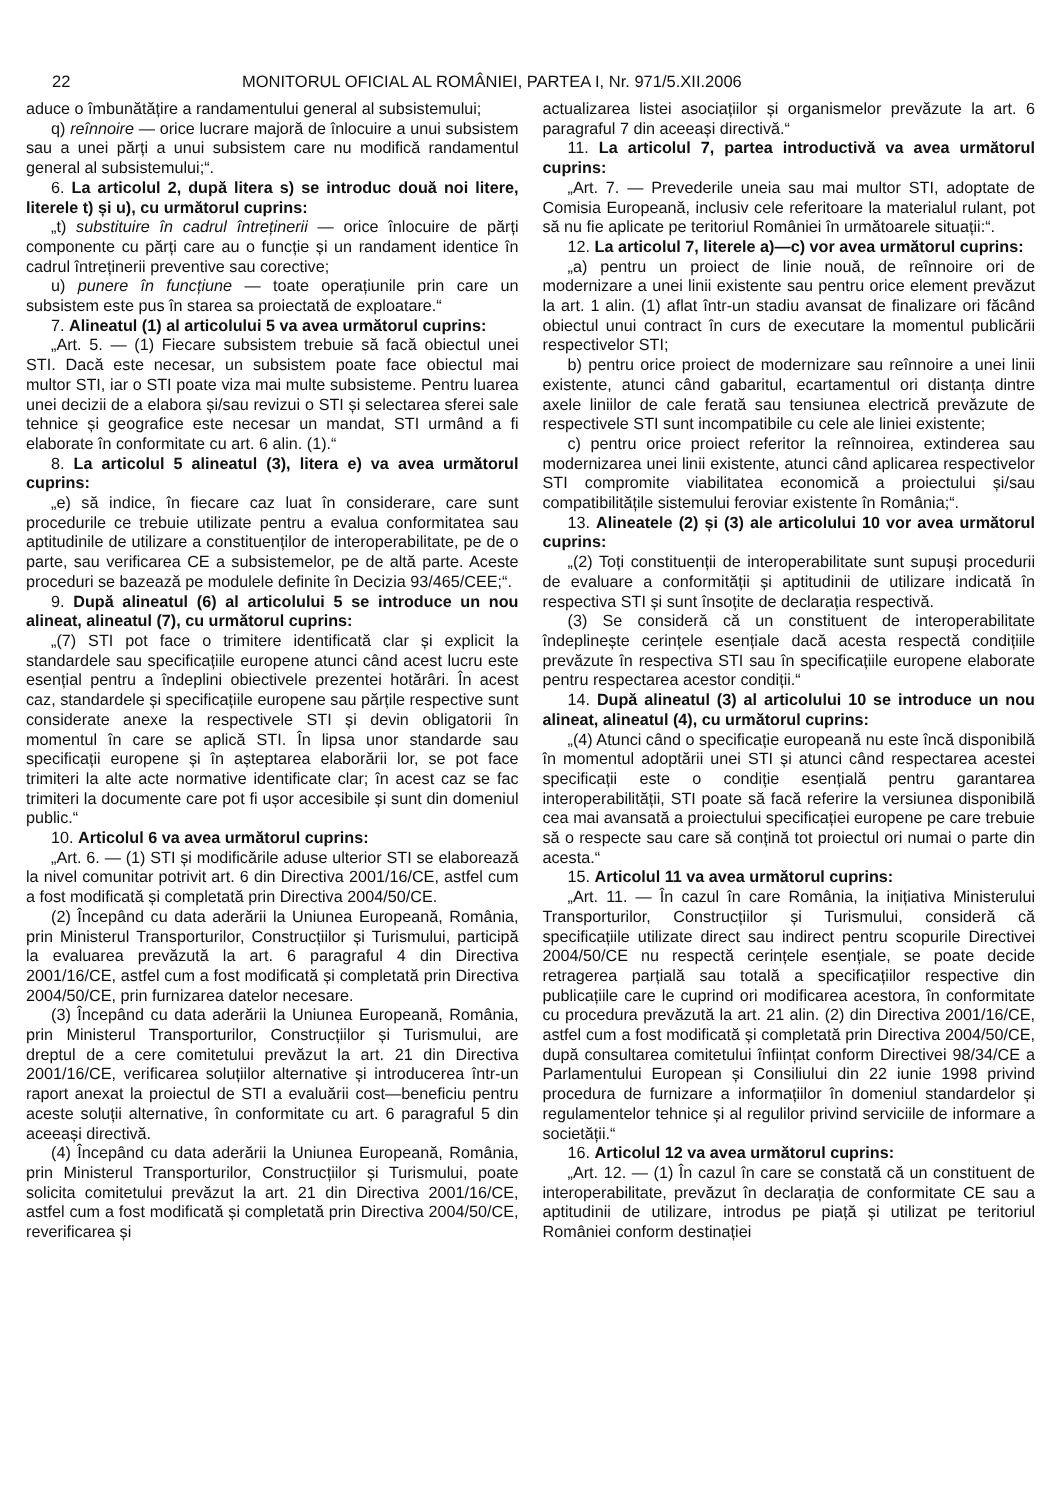22 MONITORUL OFICIAL AL ROMÂNIEI, PARTEA I, Nr. 971/5.XII.2006
aduce o îmbunătățire a randamentului general al subsistemului;
q) reînnoire — orice lucrare majoră de înlocuire a unui subsistem sau a unei părți a unui subsistem care nu modifică randamentul general al subsistemului;“.
6. La articolul 2, după litera s) se introduc două noi litere, literele t) și u), cu următorul cuprins:
„t) substituire în cadrul întreținerii — orice înlocuire de părți componente cu părți care au o funcție și un randament identice în cadrul întreținerii preventive sau corective;
u) punere în funcțiune — toate operațiunile prin care un subsistem este pus în starea sa proiectată de exploatare.“
7. Alineatul (1) al articolului 5 va avea următorul cuprins:
„Art. 5. — (1) Fiecare subsistem trebuie să facă obiectul unei STI. Dacă este necesar, un subsistem poate face obiectul mai multor STI, iar o STI poate viza mai multe subsisteme. Pentru luarea unei decizii de a elabora și/sau revizui o STI și selectarea sferei sale tehnice și geografice este necesar un mandat, STI urmând a fi elaborate în conformitate cu art. 6 alin. (1).“
8. La articolul 5 alineatul (3), litera e) va avea următorul cuprins:
„e) să indice, în fiecare caz luat în considerare, care sunt procedurile ce trebuie utilizate pentru a evalua conformitatea sau aptitudinile de utilizare a constituenților de interoperabilitate, pe de o parte, sau verificarea CE a subsistemelor, pe de altă parte. Aceste proceduri se bazează pe modulele definite în Decizia 93/465/CEE;“.
9. După alineatul (6) al articolului 5 se introduce un nou alineat, alineatul (7), cu următorul cuprins:
„(7) STI pot face o trimitere identificată clar și explicit la standardele sau specificațiile europene atunci când acest lucru este esențial pentru a îndeplini obiectivele prezentei hotărâri. În acest caz, standardele și specificațiile europene sau părțile respective sunt considerate anexe la respectivele STI și devin obligatorii în momentul în care se aplică STI. În lipsa unor standarde sau specificații europene și în așteptarea elaborării lor, se pot face trimiteri la alte acte normative identificate clar; în acest caz se fac trimiteri la documente care pot fi ușor accesibile și sunt din domeniul public.“
10. Articolul 6 va avea următorul cuprins:
„Art. 6. — (1) STI și modificările aduse ulterior STI se elaborează la nivel comunitar potrivit art. 6 din Directiva 2001/16/CE, astfel cum a fost modificată și completată prin Directiva 2004/50/CE.
(2) Începând cu data aderării la Uniunea Europeană, România, prin Ministerul Transporturilor, Construcțiilor și Turismului, participă la evaluarea prevăzută la art. 6 paragraful 4 din Directiva 2001/16/CE, astfel cum a fost modificată și completată prin Directiva 2004/50/CE, prin furnizarea datelor necesare.
(3) Începând cu data aderării la Uniunea Europeană, România, prin Ministerul Transporturilor, Construcțiilor și Turismului, are dreptul de a cere comitetului prevăzut la art. 21 din Directiva 2001/16/CE, verificarea soluțiilor alternative și introducerea într-un raport anexat la proiectul de STI a evaluării cost—beneficiu pentru aceste soluții alternative, în conformitate cu art. 6 paragraful 5 din aceeași directivă.
(4) Începând cu data aderării la Uniunea Europeană, România, prin Ministerul Transporturilor, Construcțiilor și Turismului, poate solicita comitetului prevăzut la art. 21 din Directiva 2001/16/CE, astfel cum a fost modificată și completată prin Directiva 2004/50/CE, reverificarea și
actualizarea listei asociațiilor și organismelor prevăzute la art. 6 paragraful 7 din aceeași directivă.“
11. La articolul 7, partea introductivă va avea următorul cuprins:
„Art. 7. — Prevederile uneia sau mai multor STI, adoptate de Comisia Europeană, inclusiv cele referitoare la materialul rulant, pot să nu fie aplicate pe teritoriul României în următoarele situații:“.
12. La articolul 7, literele a)—c) vor avea următorul cuprins:
„a) pentru un proiect de linie nouă, de reînnoire ori de modernizare a unei linii existente sau pentru orice element prevăzut la art. 1 alin. (1) aflat într-un stadiu avansat de finalizare ori făcând obiectul unui contract în curs de executare la momentul publicării respectivelor STI;
b) pentru orice proiect de modernizare sau reînnoire a unei linii existente, atunci când gabaritul, ecartamentul ori distanța dintre axele liniilor de cale ferată sau tensiunea electrică prevăzute de respectivele STI sunt incompatibile cu cele ale liniei existente;
c) pentru orice proiect referitor la reînnoirea, extinderea sau modernizarea unei linii existente, atunci când aplicarea respectivelor STI compromite viabilitatea economică a proiectului și/sau compatibilitățile sistemului feroviar existente în România;“.
13. Alineatele (2) și (3) ale articolului 10 vor avea următorul cuprins:
„(2) Toți constituenții de interoperabilitate sunt supuși procedurii de evaluare a conformității și aptitudinii de utilizare indicată în respectiva STI și sunt însoțite de declarația respectivă.
(3) Se consideră că un constituent de interoperabilitate îndeplinește cerințele esențiale dacă acesta respectă condițiile prevăzute în respectiva STI sau în specificațiile europene elaborate pentru respectarea acestor condiții.“
14. După alineatul (3) al articolului 10 se introduce un nou alineat, alineatul (4), cu următorul cuprins:
„(4) Atunci când o specificație europeană nu este încă disponibilă în momentul adoptării unei STI și atunci când respectarea acestei specificații este o condiție esențială pentru garantarea interoperabilității, STI poate să facă referire la versiunea disponibilă cea mai avansată a proiectului specificației europene pe care trebuie să o respecte sau care să conțină tot proiectul ori numai o parte din acesta.“
15. Articolul 11 va avea următorul cuprins:
„Art. 11. — În cazul în care România, la inițiativa Ministerului Transporturilor, Construcțiilor și Turismului, consideră că specificațiile utilizate direct sau indirect pentru scopurile Directivei 2004/50/CE nu respectă cerințele esențiale, se poate decide retragerea parțială sau totală a specificațiilor respective din publicațiile care le cuprind ori modificarea acestora, în conformitate cu procedura prevăzută la art. 21 alin. (2) din Directiva 2001/16/CE, astfel cum a fost modificată și completată prin Directiva 2004/50/CE, după consultarea comitetului înființat conform Directivei 98/34/CE a Parlamentului European și Consiliului din 22 iunie 1998 privind procedura de furnizare a informațiilor în domeniul standardelor și regulamentelor tehnice și al regulilor privind serviciile de informare a societății.“
16. Articolul 12 va avea următorul cuprins:
„Art. 12. — (1) În cazul în care se constată că un constituent de interoperabilitate, prevăzut în declarația de conformitate CE sau a aptitudinii de utilizare, introdus pe piață și utilizat pe teritoriul României conform destinației